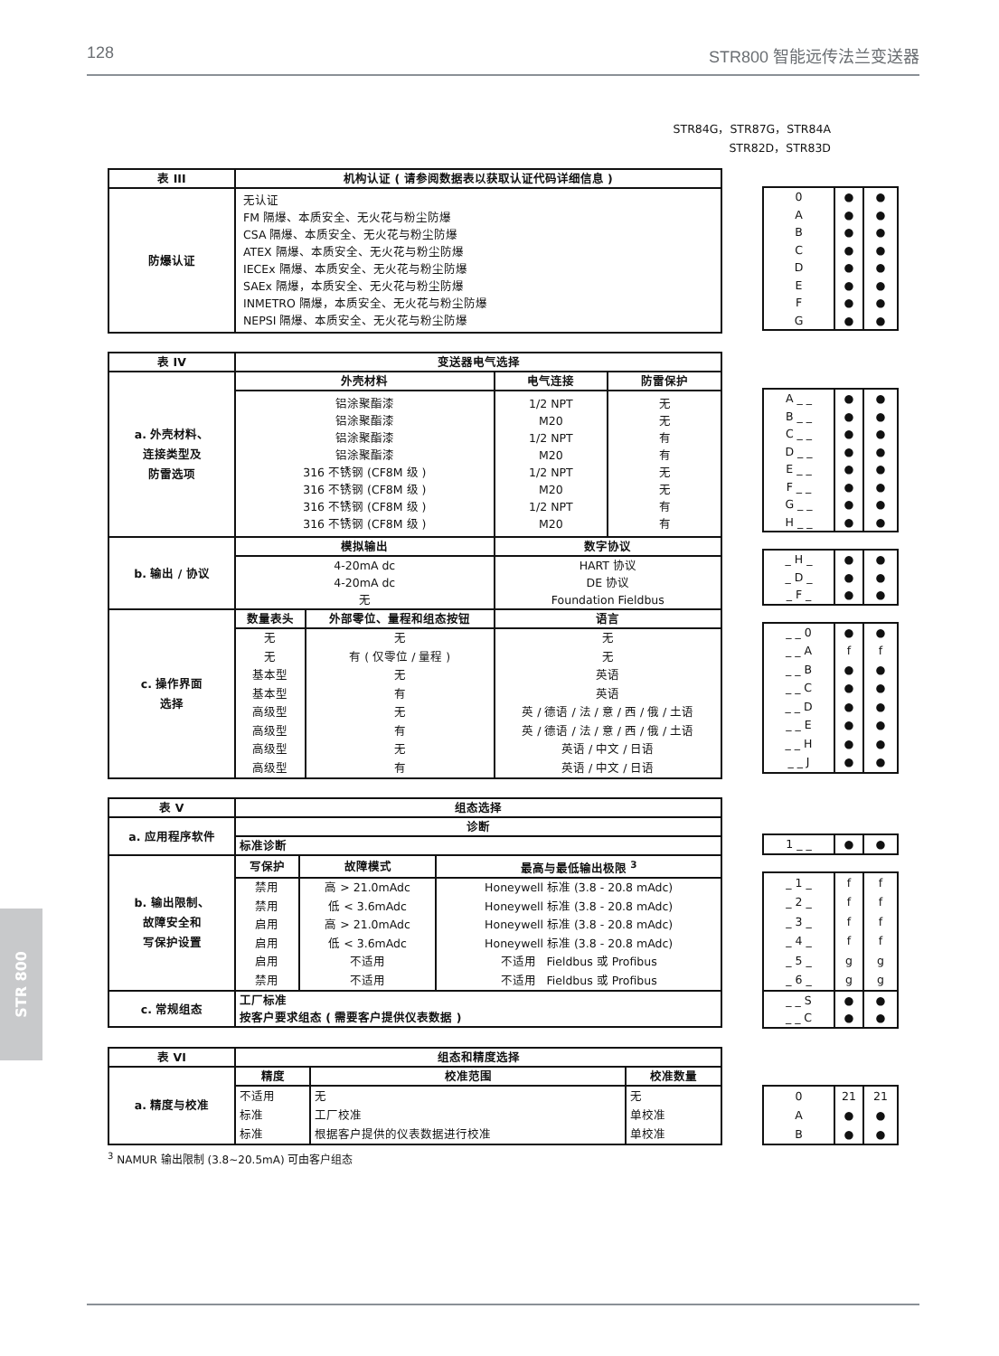128 STR800 智能远传法兰变送器
STR 800
STR84G，STR87G，STR84A
STR82D，STR83D
| 表 III | 机构认证 ( 请参阅数据表以获取认证代码详细信息 ) |
| --- | --- |
| 防爆认证 | 无认证 FM 隔爆、本质安全、无火花与粉尘防爆 CSA 隔爆、本质安全、无火花与粉尘防爆 ATEX 隔爆、本质安全、无火花与粉尘防爆 IECEx 隔爆、本质安全、无火花与粉尘防爆 SAEx 隔爆，本质安全、无火花与粉尘防爆 INMETRO 隔爆，本质安全、无火花与粉尘防爆 NEPSI 隔爆、本质安全、无火花与粉尘防爆 |
| 0 A B C D E F G | ● ● ● ● ● ● ● ● | ● ● ● ● ● ● ● ● |
| 表 IV | 变送器电气选择 | | | |
| --- | --- | --- | --- | --- |
| a. 外壳材料、 连接类型及 防雷选项 | 外壳材料 | | 电气连接 | 防雷保护 |
| | 铝涂聚酯漆 铝涂聚酯漆 铝涂聚酯漆 铝涂聚酯漆 316 不锈钢 (CF8M 级 ) 316 不锈钢 (CF8M 级 ) 316 不锈钢 (CF8M 级 ) 316 不锈钢 (CF8M 级 ) | | 1/2 NPT M20 1/2 NPT M20 1/2 NPT M20 1/2 NPT M20 | 无 无 有 有 无 无 有 有 |
| b. 输出 / 协议 | 模拟输出 | | 数字协议 | |
| | 4-20mA dc 4-20mA dc 无 | | HART 协议 DE 协议 Foundation Fieldbus | |
| c. 操作界面 选择 | 数量表头 | 外部零位、量程和组态按钮 | 语言 | |
| | 无 无 基本型 基本型 高级型 高级型 高级型 高级型 | 无 有 ( 仅零位 / 量程 ) 无 有 无 有 无 有 | 无 无 英语 英语 英 / 德语 / 法 / 意 / 西 / 俄 / 土语 英 / 德语 / 法 / 意 / 西 / 俄 / 土语 英语 / 中文 / 日语 英语 / 中文 / 日语 | |
| A _ _ B _ _ C _ _ D _ _ E _ _ F _ _ G _ _ H _ _ | ● ● ● ● ● ● ● ● | ● ● ● ● ● ● ● ● |
| _ H _ _ D _ _ F _ | ● ● ● | ● ● ● |
| _ _ 0 _ _ A _ _ B _ _ C _ _ D _ _ E _ _ H _ _ J | ● f ● ● ● ● ● ● | ● f ● ● ● ● ● ● |
| 表 V | 组态选择 | | |
| --- | --- | --- | --- |
| a. 应用程序软件 | 诊断 | | |
| | 标准诊断 | | |
| b. 输出限制、 故障安全和 写保护设置 | 写保护 | 故障模式 | 最高与最低输出极限 <sup>3</sup> |
| | 禁用 禁用 启用 启用 启用 禁用 | 高 > 21.0mAdc 低 < 3.6mAdc 高 > 21.0mAdc 低 < 3.6mAdc 不适用 不适用 | Honeywell 标准 (3.8 - 20.8 mAdc) Honeywell 标准 (3.8 - 20.8 mAdc) Honeywell 标准 (3.8 - 20.8 mAdc) Honeywell 标准 (3.8 - 20.8 mAdc) 不适用 Fieldbus 或 Profibus 不适用 Fieldbus 或 Profibus |
| c. 常规组态 | 工厂标准 按客户要求组态 ( 需要客户提供仪表数据 ) | | |
| 1 _ _ | ● | ● |
| _ 1 _ _ 2 _ _ 3 _ _ 4 _ _ 5 _ _ 6 _ | f f f f g g | f f f f g g |
| _ _ S _ _ C | ● ● | ● ● |
| 表 VI | 组态和精度选择 | | |
| --- | --- | --- | --- |
| a. 精度与校准 | 精度 | 校准范围 | 校准数量 |
| | 不适用 标准 标准 | 无 工厂校准 根据客户提供的仪表数据进行校准 | 无 单校准 单校准 |
| 0 A B | 21 ● ● | 21 ● ● |
<sup>3</sup> NAMUR 输出限制 (3.8~20.5mA) 可由客户组态